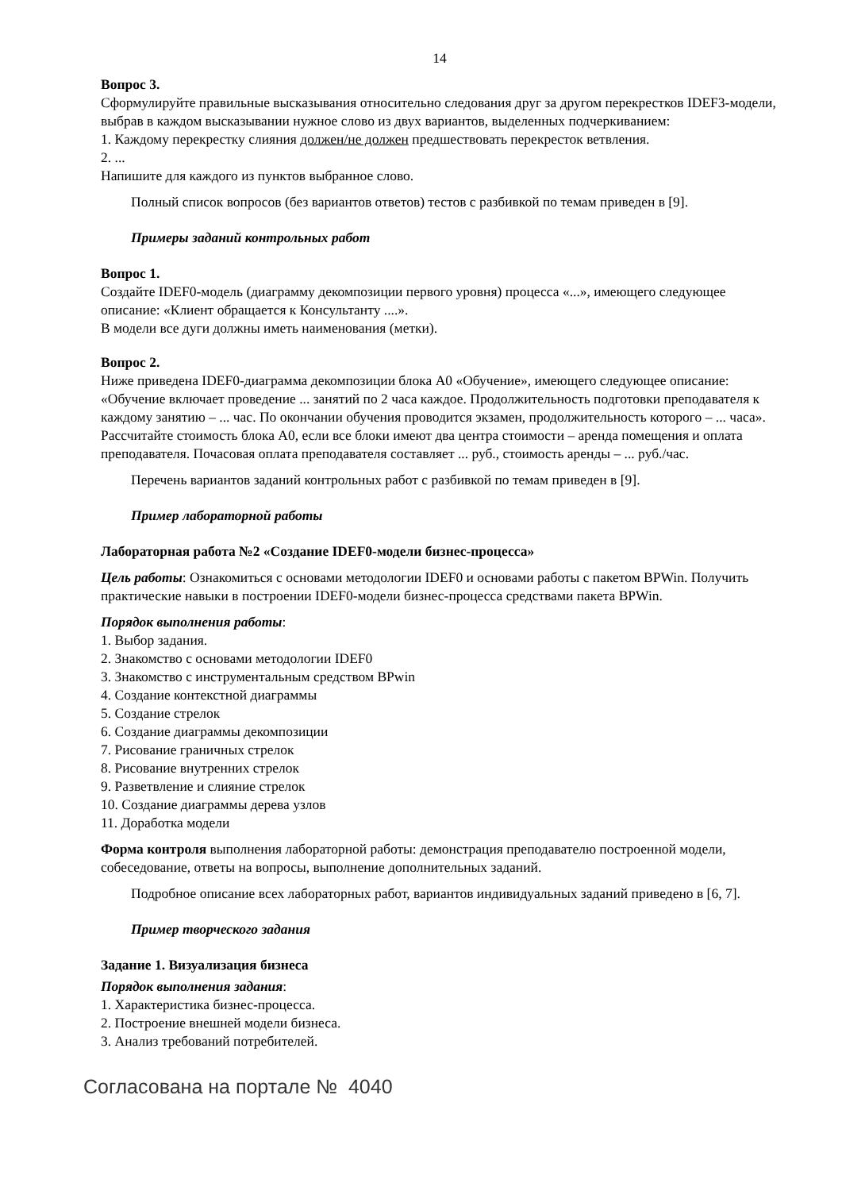14
Вопрос 3.
Сформулируйте правильные высказывания относительно следования друг за другом перекрестков IDEF3-модели, выбрав в каждом высказывании нужное слово из двух вариантов, выделенных подчеркиванием:
1. Каждому перекрестку слияния должен/не должен предшествовать перекресток ветвления.
2. ...
Напишите для каждого из пунктов выбранное слово.
Полный список вопросов (без вариантов ответов) тестов с разбивкой по темам приведен в [9].
Примеры заданий контрольных работ
Вопрос 1.
Создайте IDEF0-модель (диаграмму декомпозиции первого уровня) процесса «...», имеющего следующее описание: «Клиент обращается к Консультанту ....».
В модели все дуги должны иметь наименования (метки).
Вопрос 2.
Ниже приведена IDEF0-диаграмма декомпозиции блока А0 «Обучение», имеющего следующее описание: «Обучение включает проведение ... занятий по 2 часа каждое. Продолжительность подготовки преподавателя к каждому занятию – ... час. По окончании обучения проводится экзамен, продолжительность которого – ... часа». Рассчитайте стоимость блока А0, если все блоки имеют два центра стоимости – аренда помещения и оплата преподавателя. Почасовая оплата преподавателя составляет ... руб., стоимость аренды – ... руб./час.
Перечень вариантов заданий контрольных работ с разбивкой по темам приведен в [9].
Пример лабораторной работы
Лабораторная работа №2 «Создание IDEF0-модели бизнес-процесса»
Цель работы: Ознакомиться с основами методологии IDEF0 и основами работы с пакетом BPWin. Получить практические навыки в построении IDEF0-модели бизнес-процесса средствами пакета BPWin.
Порядок выполнения работы:
1. Выбор задания.
2. Знакомство с основами методологии IDEF0
3. Знакомство с инструментальным средством BPwin
4. Создание контекстной диаграммы
5. Создание стрелок
6. Создание диаграммы декомпозиции
7. Рисование граничных стрелок
8. Рисование внутренних стрелок
9. Разветвление и слияние стрелок
10. Создание диаграммы дерева узлов
11. Доработка модели
Форма контроля выполнения лабораторной работы: демонстрация преподавателю построенной модели, собеседование, ответы на вопросы, выполнение дополнительных заданий.
Подробное описание всех лабораторных работ, вариантов индивидуальных заданий приведено в [6, 7].
Пример творческого задания
Задание 1. Визуализация бизнеса
Порядок выполнения задания:
1. Характеристика бизнес-процесса.
2. Построение внешней модели бизнеса.
3. Анализ требований потребителей.
Согласована на портале № 4040